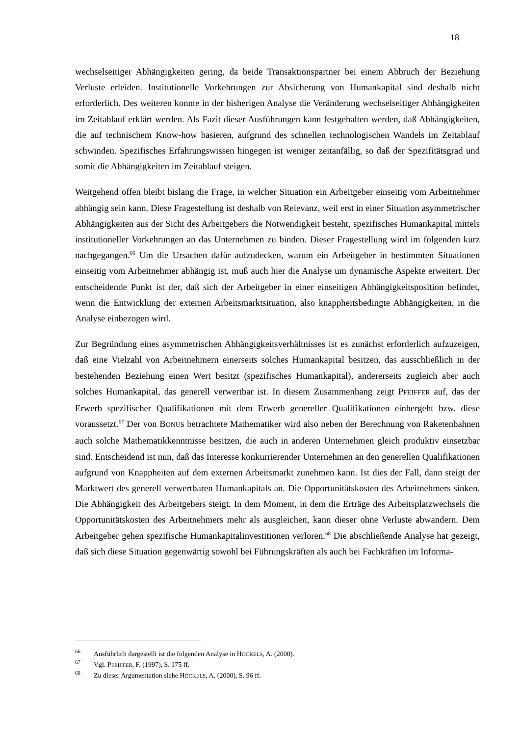18
wechselseitiger Abhängigkeiten gering, da beide Transaktionspartner bei einem Abbruch der Beziehung Verluste erleiden. Institutionelle Vorkehrungen zur Absicherung von Humankapital sind deshalb nicht erforderlich. Des weiteren konnte in der bisherigen Analyse die Veränderung wechselseitiger Abhängigkeiten im Zeitablauf erklärt werden. Als Fazit dieser Ausführungen kann festgehalten werden, daß Abhängigkeiten, die auf technischem Know-how basieren, aufgrund des schnellen technologischen Wandels im Zeitablauf schwinden. Spezifisches Erfahrungswissen hingegen ist weniger zeitanfällig, so daß der Spezifitätsgrad und somit die Abhängigkeiten im Zeitablauf steigen.
Weitgehend offen bleibt bislang die Frage, in welcher Situation ein Arbeitgeber einseitig vom Arbeitnehmer abhängig sein kann. Diese Fragestellung ist deshalb von Relevanz, weil erst in einer Situation asymmetrischer Abhängigkeiten aus der Sicht des Arbeitgebers die Notwendigkeit besteht, spezifisches Humankapital mittels institutioneller Vorkehrungen an das Unternehmen zu binden. Dieser Fragestellung wird im folgenden kurz nachgegangen.<sup>66</sup> Um die Ursachen dafür aufzudecken, warum ein Arbeitgeber in bestimmten Situationen einseitig vom Arbeitnehmer abhängig ist, muß auch hier die Analyse um dynamische Aspekte erweitert. Der entscheidende Punkt ist der, daß sich der Arbeitgeber in einer einseitigen Abhängigkeitsposition befindet, wenn die Entwicklung der externen Arbeitsmarktsituation, also knappheitsbedingte Abhängigkeiten, in die Analyse einbezogen wird.
Zur Begründung eines asymmetrischen Abhängigkeitsverhältnisses ist es zunächst erforderlich aufzuzeigen, daß eine Vielzahl von Arbeitnehmern einerseits solches Humankapital besitzen, das ausschließlich in der bestehenden Beziehung einen Wert besitzt (spezifisches Humankapital), andererseits zugleich aber auch solches Humankapital, das generell verwertbar ist. In diesem Zusammenhang zeigt PFEIFFER auf, das der Erwerb spezifischer Qualifikationen mit dem Erwerb genereller Qualifikationen einhergeht bzw. diese voraussetzt.<sup>67</sup> Der von BONUS betrachtete Mathematiker wird also neben der Berechnung von Raketenbahnen auch solche Mathematikkenntnisse besitzen, die auch in anderen Unternehmen gleich produktiv einsetzbar sind. Entscheidend ist nun, daß das Interesse konkurrierender Unternehmen an den generellen Qualifikationen aufgrund von Knappheiten auf dem externen Arbeitsmarkt zunehmen kann. Ist dies der Fall, dann steigt der Marktwert des generell verwertbaren Humankapitals an. Die Opportunitätskosten des Arbeitnehmers sinken. Die Abhängigkeit des Arbeitgebers steigt. In dem Moment, in dem die Erträge des Arbeitsplatzwechsels die Opportunitätskosten des Arbeitnehmers mehr als ausgleichen, kann dieser ohne Verluste abwandern. Dem Arbeitgeber gehen spezifische Humankapitalinvestitionen verloren.<sup>68</sup> Die abschließende Analyse hat gezeigt, daß sich diese Situation gegenwärtig sowohl bei Führungskräften als auch bei Fachkräften im Informa-
66 Ausführlich dargestellt ist die folgenden Analyse in HÖCKELS, A. (2000).
67 Vgl. PFEIFFER, F. (1997), S. 175 ff.
68 Zu dieser Argumentation siehe HÖCKELS, A. (2000), S. 96 ff.